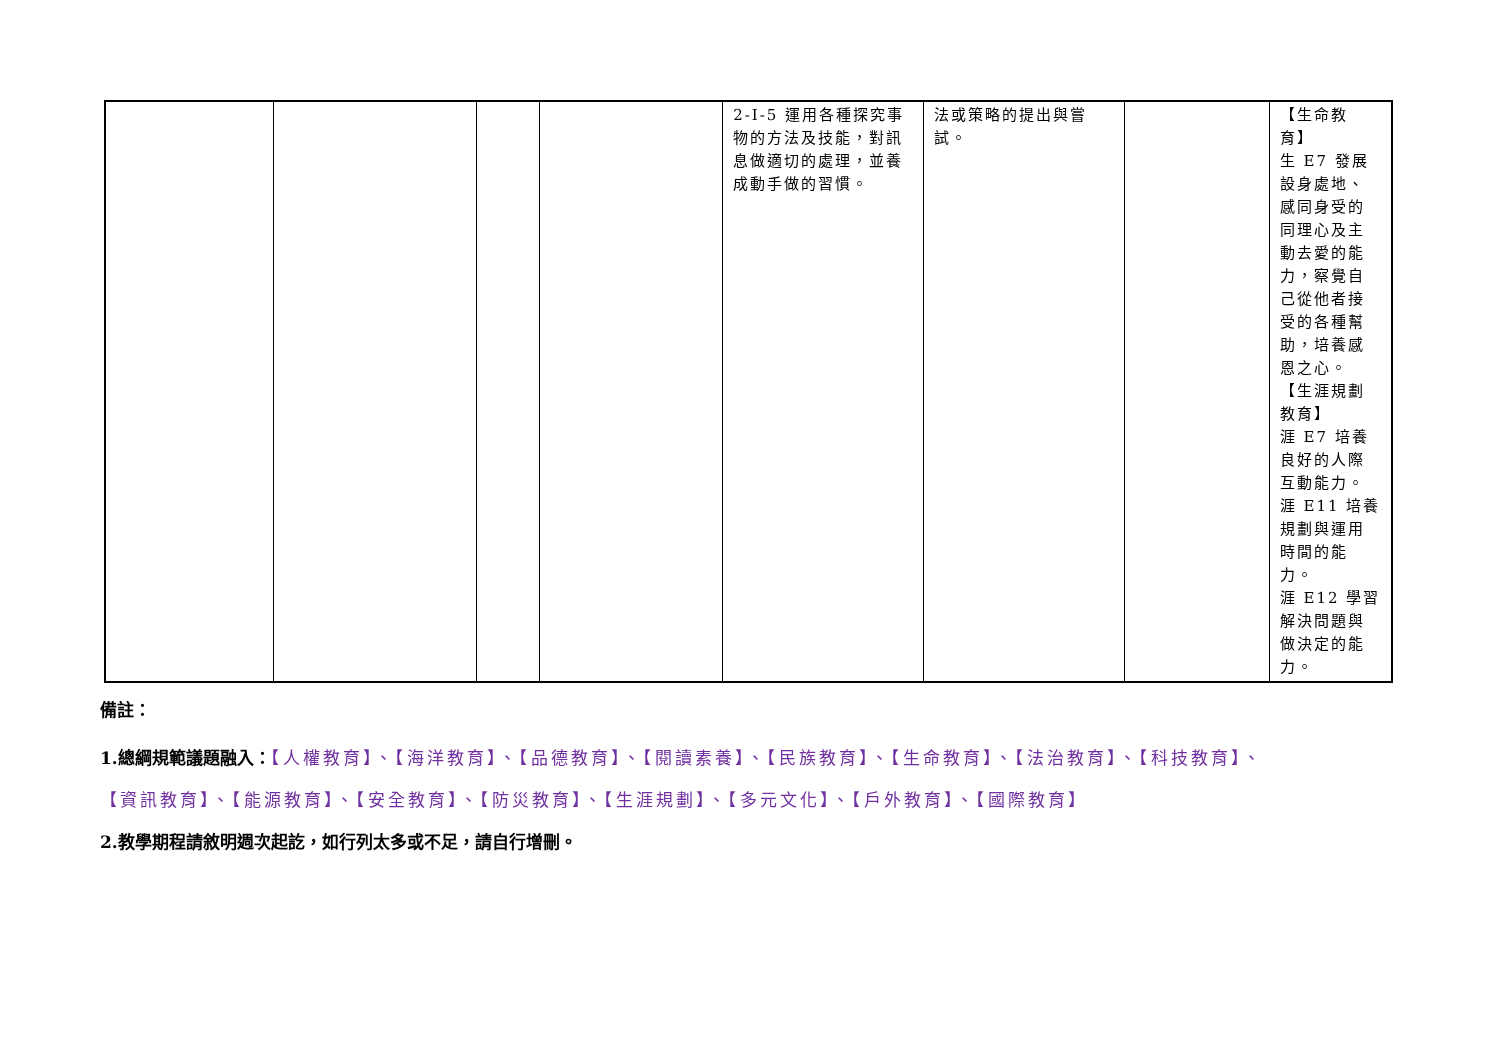| | | | | 2-I-5 運用各種探究事物的方法及技能，對訊息做適切的處理，並養成動手做的習慣。 | 法或策略的提出與嘗試。 | | 【生命教育】 生 E7 發展設身處地、感同身受的同理心及主動去愛的能力，察覺自己從他者接受的各種幫助，培養感恩之心。 【生涯規劃教育】 涯 E7 培養良好的人際互動能力。 涯 E11 培養規劃與運用時間的能力。 涯 E12 學習解決問題與做決定的能力。 |
備註：
1.總綱規範議題融入：【人權教育】、【海洋教育】、【品德教育】、【閱讀素養】、【民族教育】、【生命教育】、【法治教育】、【科技教育】、
【資訊教育】、【能源教育】、【安全教育】、【防災教育】、【生涯規劃】、【多元文化】、【戶外教育】、【國際教育】
2.教學期程請敘明週次起訖，如行列太多或不足，請自行增刪。